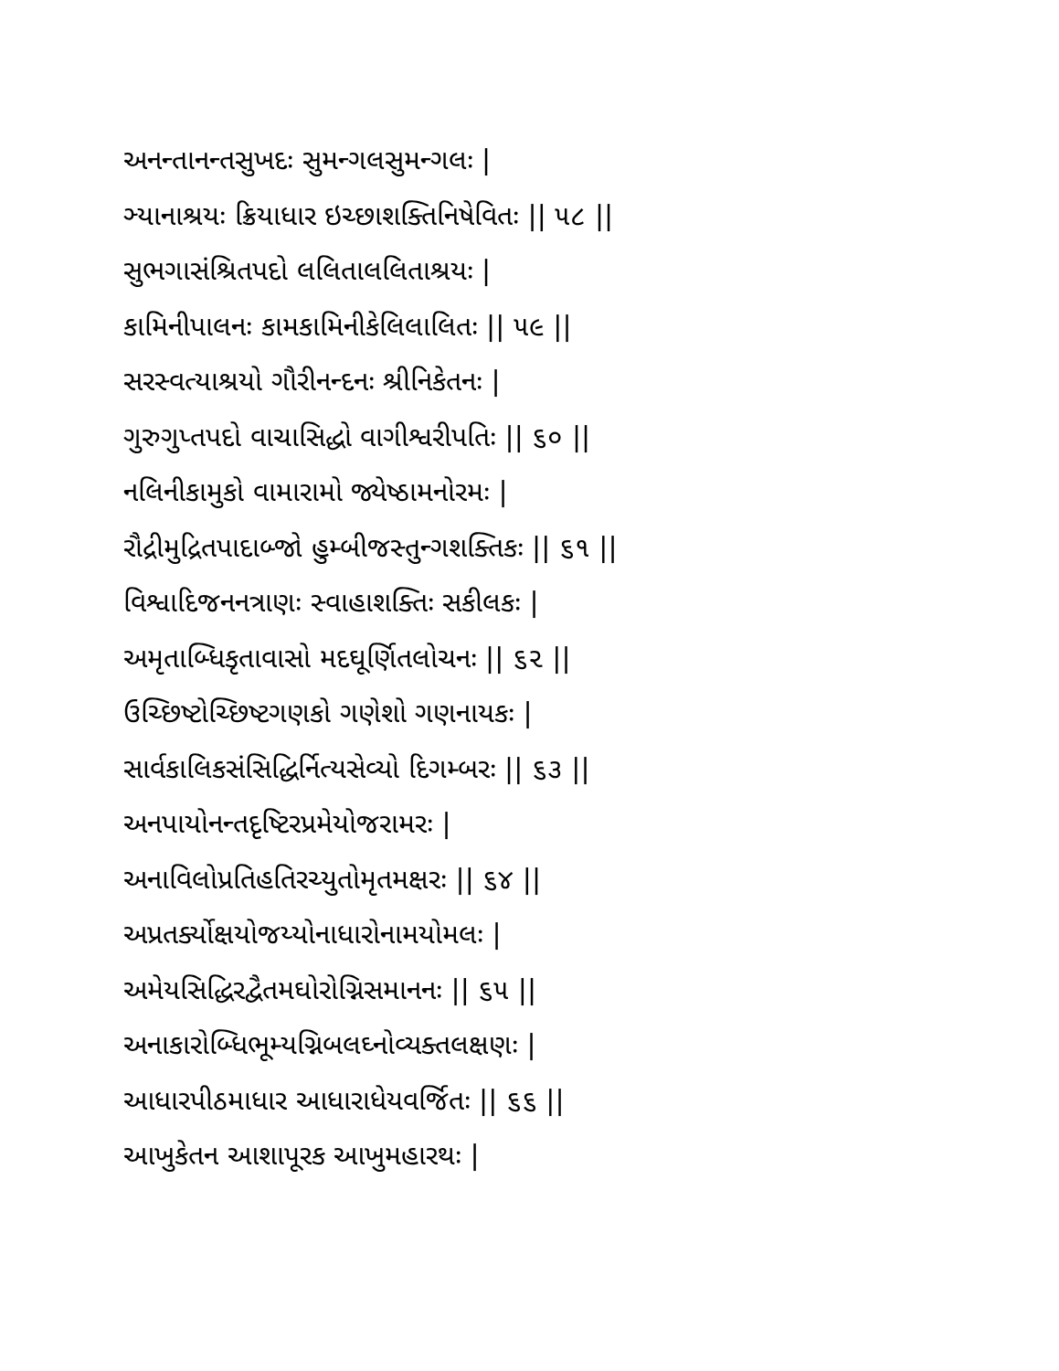અનન્તાનન્તસુખદઃ સુમન્ગલસુમન્ગલઃ |
ઞ્યાનાશ્રયઃ ક્રિયાધાર ઇચ્છાશક્તિનિષેવિતઃ || ૫૮ ||
સુભગાસંશ્રિતપદો લલિતાલલિતાશ્રયઃ |
કામિનીપાલનઃ કામકામિનીકેલિલાલિતઃ || ૫૯ ||
સરસ્વત્યાશ્રયો ગૌરીનન્દનઃ શ્રીનિકેતનઃ |
ગુરુગુપ્તપદો વાચાસિદ્ધો વાગીશ્વરીપતિઃ || ૬૦ ||
નલિનીકામુકો વામારામો જ્યેષ્ઠામનોરમઃ |
રૌદ્રીમુદ્રિતપાદાબ્જો હુમ્બીજસ્તુન્ગશક્તિકઃ || ૬૧ ||
વિશ્વાદિજનનત્રાણઃ સ્વાહાશક્તિઃ સકીલકઃ |
અમૃતાબ્ધિકૃતાવાસો મદઘૂર્ણિતલોચનઃ || ૬૨ ||
ઉચ્છિષ્ટોચ્છિષ્ટગણકો ગણેશો ગણનાયકઃ |
સાર્વકાલિકસંસિદ્ધિર્નિત્યસેવ્યો દિગમ્બરઃ || ૬૩ ||
અનપાયોનન્તદૃષ્ટિરપ્રમેયોજરામરઃ |
અનાવિલોપ્રતિહતિરચ્યુતોમૃતમક્ષરઃ || ૬૪ ||
અપ્રતર્ક્યોક્ષયોજય્યોનાધારોનામયોમલઃ |
અમેયસિદ્ધિરદ્વૈતમઘોરોગ્નિસમાનનઃ || ૬૫ ||
અનાકારોબ્ધિભૂમ્યગ્નિબલઘ્નોવ્યક્તલક્ષણઃ |
આધારપીઠમાધાર આધારાધેયવર્જિતઃ || ૬૬ ||
આખુકેતન આશાપૂરક આખુમહારથઃ |